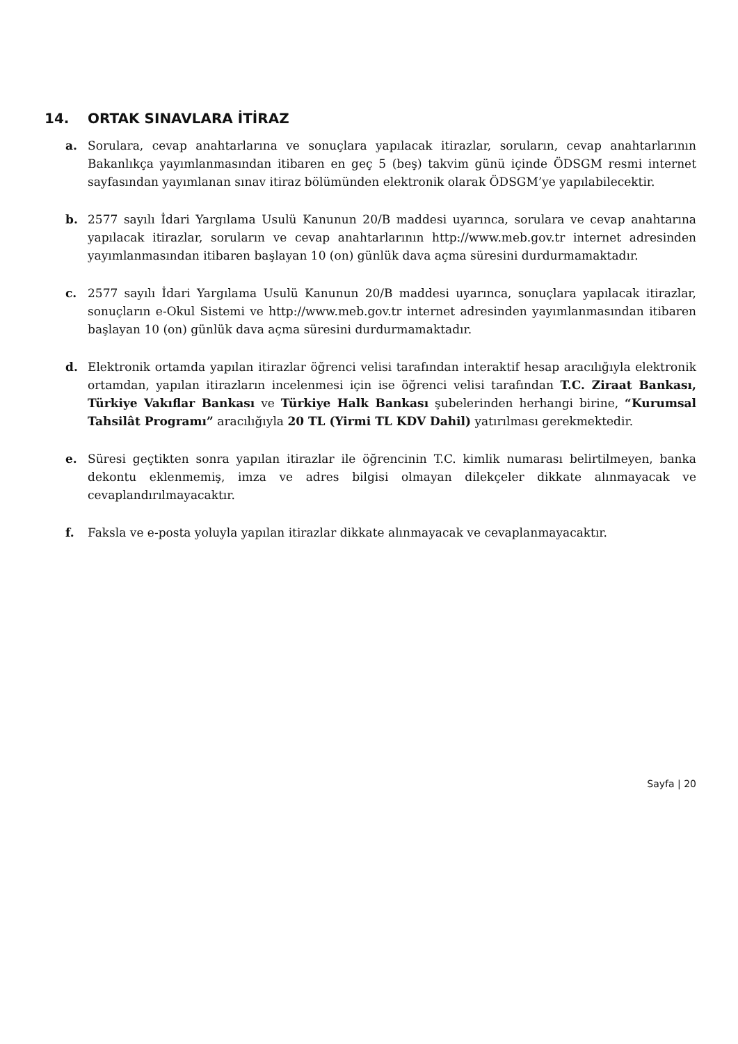14. ORTAK SINAVLARA İTİRAZ
a. Sorulara, cevap anahtarlarına ve sonuçlara yapılacak itirazlar, soruların, cevap anahtarlarının Bakanlıkça yayımlanmasından itibaren en geç 5 (beş) takvim günü içinde ÖDSGM resmi internet sayfasından yayımlanan sınav itiraz bölümünden elektronik olarak ÖDSGM’ye yapılabilecektir.
b. 2577 sayılı İdari Yargılama Usulü Kanunun 20/B maddesi uyarınca, sorulara ve cevap anahtarına yapılacak itirazlar, soruların ve cevap anahtarlarının http://www.meb.gov.tr internet adresinden yayımlanmasından itibaren başlayan 10 (on) günlük dava açma süresini durdurmamaktadır.
c. 2577 sayılı İdari Yargılama Usulü Kanunun 20/B maddesi uyarınca, sonuçlara yapılacak itirazlar, sonuçların e-Okul Sistemi ve http://www.meb.gov.tr internet adresinden yayımlanmasından itibaren başlayan 10 (on) günlük dava açma süresini durdurmamaktadır.
d. Elektronik ortamda yapılan itirazlar öğrenci velisi tarafından interaktif hesap aracılığıyla elektronik ortamdan, yapılan itirazların incelenmesi için ise öğrenci velisi tarafından T.C. Ziraat Bankası, Türkiye Vakıflar Bankası ve Türkiye Halk Bankası şubelerinden herhangi birine, “Kurumsal Tahsilât Programı” aracılığıyla 20 TL (Yirmi TL KDV Dahil) yatırılması gerekmektedir.
e. Süresi geçtikten sonra yapılan itirazlar ile öğrencinin T.C. kimlik numarası belirtilmeyen, banka dekontu eklenmemiş, imza ve adres bilgisi olmayan dilekçeler dikkate alınmayacak ve cevaplandırılmayacaktır.
f. Faksla ve e-posta yoluyla yapılan itirazlar dikkate alınmayacak ve cevaplanmayacaktır.
Sayfa | 20